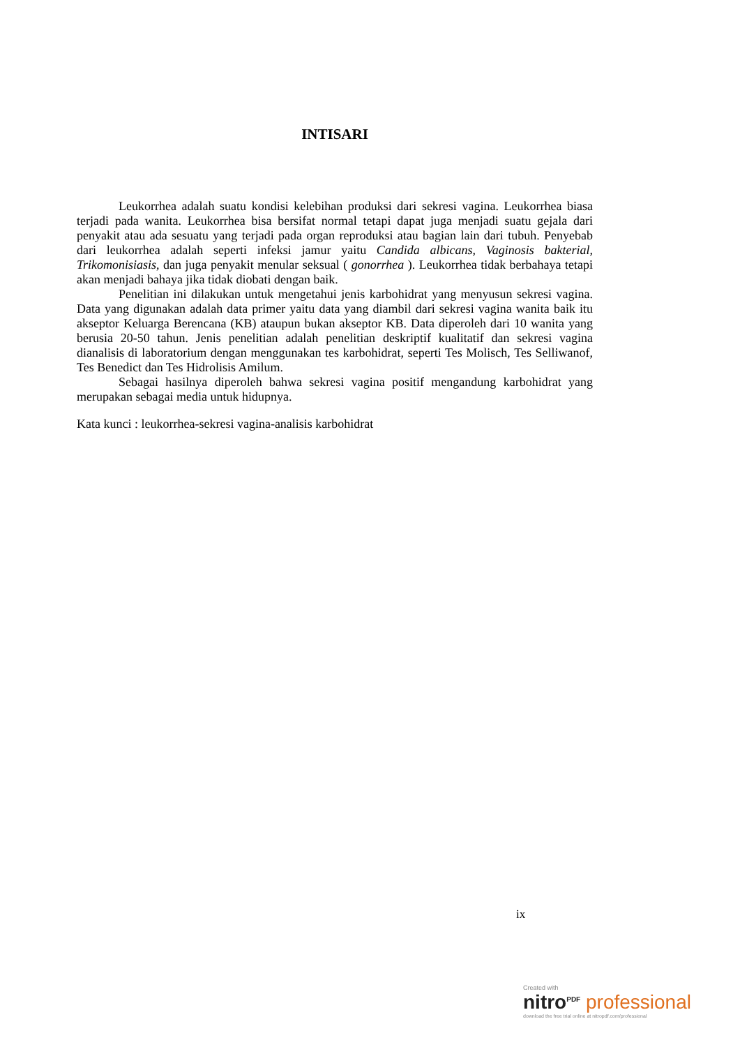INTISARI
Leukorrhea adalah suatu kondisi kelebihan produksi dari sekresi vagina. Leukorrhea biasa terjadi pada wanita. Leukorrhea bisa bersifat normal tetapi dapat juga menjadi suatu gejala dari penyakit atau ada sesuatu yang terjadi pada organ reproduksi atau bagian lain dari tubuh. Penyebab dari leukorrhea adalah seperti infeksi jamur yaitu Candida albicans, Vaginosis bakterial, Trikomonisiasis, dan juga penyakit menular seksual ( gonorrhea ). Leukorrhea tidak berbahaya tetapi akan menjadi bahaya jika tidak diobati dengan baik.
Penelitian ini dilakukan untuk mengetahui jenis karbohidrat yang menyusun sekresi vagina. Data yang digunakan adalah data primer yaitu data yang diambil dari sekresi vagina wanita baik itu akseptor Keluarga Berencana (KB) ataupun bukan akseptor KB. Data diperoleh dari 10 wanita yang berusia 20-50 tahun. Jenis penelitian adalah penelitian deskriptif kualitatif dan sekresi vagina dianalisis di laboratorium dengan menggunakan tes karbohidrat, seperti Tes Molisch, Tes Selliwanof, Tes Benedict dan Tes Hidrolisis Amilum.
Sebagai hasilnya diperoleh bahwa sekresi vagina positif mengandung karbohidrat yang merupakan sebagai media untuk hidupnya.
Kata kunci : leukorrhea-sekresi vagina-analisis karbohidrat
ix
Created with
nitro<sup>PDF</sup> professional
download the free trial online at nitropdf.com/professional